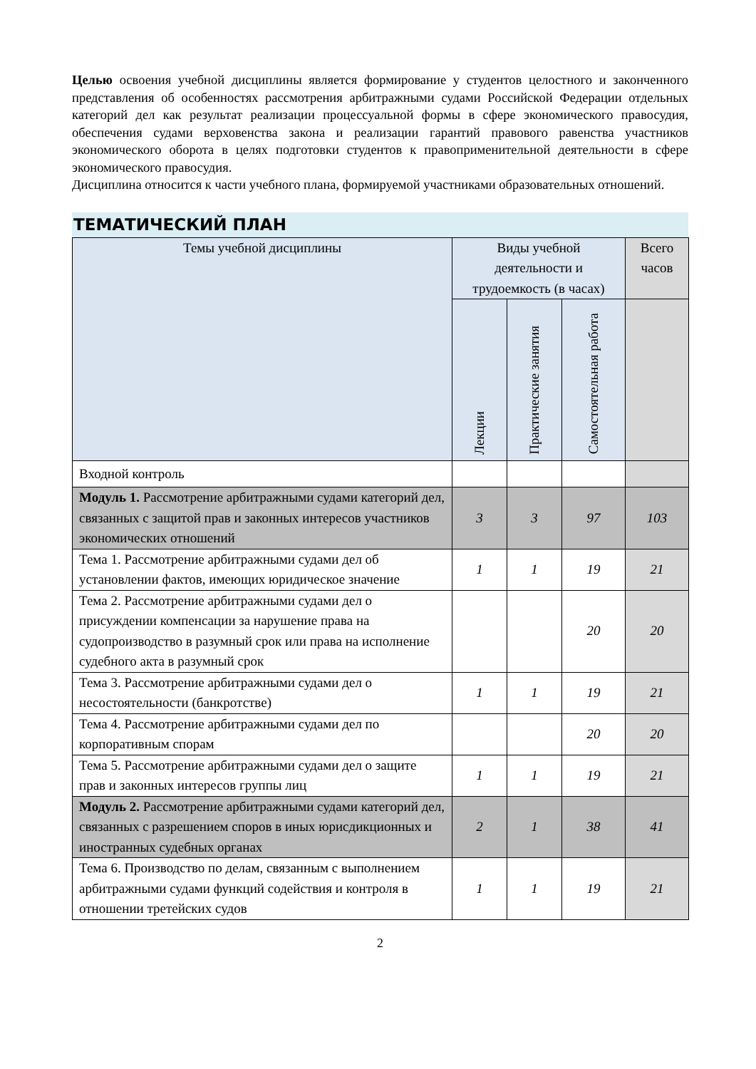Целью освоения учебной дисциплины является формирование у студентов целостного и законченного представления об особенностях рассмотрения арбитражными судами Российской Федерации отдельных категорий дел как результат реализации процессуальной формы в сфере экономического правосудия, обеспечения судами верховенства закона и реализации гарантий правового равенства участников экономического оборота в целях подготовки студентов к правоприменительной деятельности в сфере экономического правосудия.
Дисциплина относится к части учебного плана, формируемой участниками образовательных отношений.
ТЕМАТИЧЕСКИЙ ПЛАН
| Темы учебной дисциплины | Виды учебной деятельности и трудоемкость (в часах) | | | Всего часов |
| --- | --- | --- | --- | --- |
| | Лекции | Практические занятия | Самостоятельная работа | |
| Входной контроль | | | | |
| Модуль 1. Рассмотрение арбитражными судами категорий дел, связанных с защитой прав и законных интересов участников экономических отношений | 3 | 3 | 97 | 103 |
| Тема 1. Рассмотрение арбитражными судами дел об установлении фактов, имеющих юридическое значение | 1 | 1 | 19 | 21 |
| Тема 2. Рассмотрение арбитражными судами дел о присуждении компенсации за нарушение права на судопроизводство в разумный срок или права на исполнение судебного акта в разумный срок | | | 20 | 20 |
| Тема 3. Рассмотрение арбитражными судами дел о несостоятельности (банкротстве) | 1 | 1 | 19 | 21 |
| Тема 4. Рассмотрение арбитражными судами дел по корпоративным спорам | | | 20 | 20 |
| Тема 5. Рассмотрение арбитражными судами дел о защите прав и законных интересов группы лиц | 1 | 1 | 19 | 21 |
| Модуль 2. Рассмотрение арбитражными судами категорий дел, связанных с разрешением споров в иных юрисдикционных и иностранных судебных органах | 2 | 1 | 38 | 41 |
| Тема 6. Производство по делам, связанным с выполнением арбитражными судами функций содействия и контроля в отношении третейских судов | 1 | 1 | 19 | 21 |
2